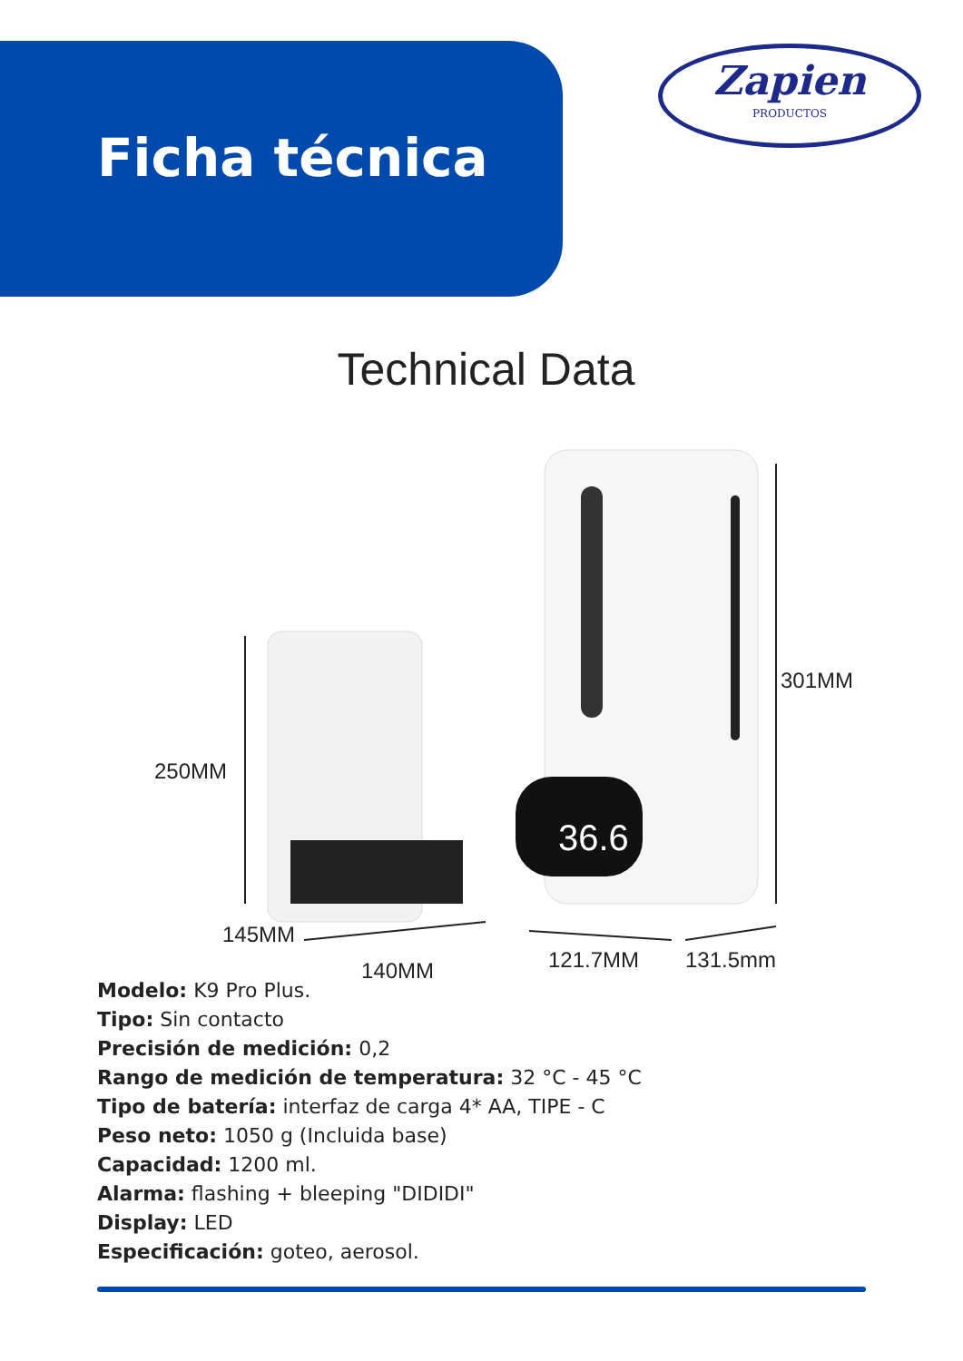Zapien
PRODUCTOS
Ficha técnica
Technical Data
250MM
145MM
140MM 121.7MM 131.5mm
36.6
301MM
Modelo: K9 Pro Plus.
Tipo: Sin contacto
Precisión de medición: 0,2
Rango de medición de temperatura: 32 °C - 45 °C
Tipo de batería: interfaz de carga 4* AA, TIPE - C
Peso neto: 1050 g (Incluida base)
Capacidad: 1200 ml.
Alarma: flashing + bleeping "DIDIDI"
Display: LED
Especificación: goteo, aerosol.